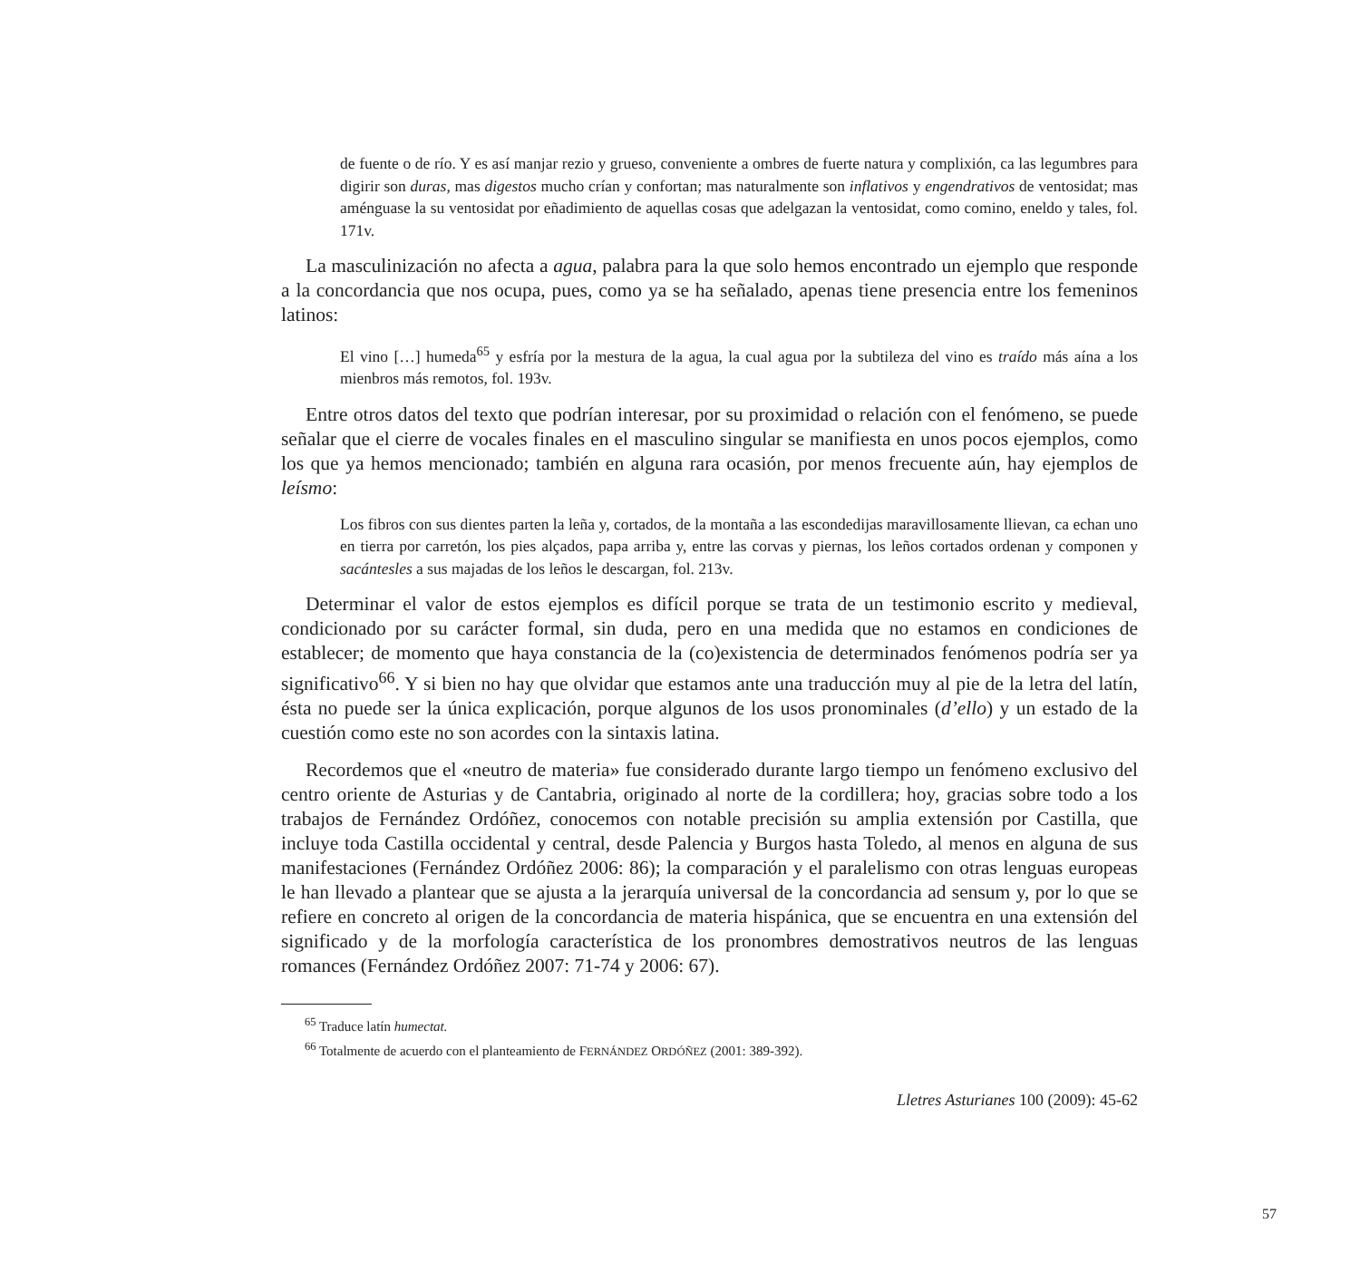de fuente o de río. Y es así manjar rezio y grueso, conveniente a ombres de fuerte natura y complixión, ca las legumbres para digirir son duras, mas digestos mucho crían y confortan; mas naturalmente son inflativos y engendrativos de ventosidat; mas aménguase la su ventosidat por eñadimiento de aquellas cosas que adelgazan la ventosidat, como comino, eneldo y tales, fol. 171v.
La masculinización no afecta a agua, palabra para la que solo hemos encontrado un ejemplo que responde a la concordancia que nos ocupa, pues, como ya se ha señalado, apenas tiene presencia entre los femeninos latinos:
El vino […] humeda<sup>65</sup> y esfría por la mestura de la agua, la cual agua por la subtileza del vino es traído más aína a los mienbros más remotos, fol. 193v.
Entre otros datos del texto que podrían interesar, por su proximidad o relación con el fenómeno, se puede señalar que el cierre de vocales finales en el masculino singular se manifiesta en unos pocos ejemplos, como los que ya hemos mencionado; también en alguna rara ocasión, por menos frecuente aún, hay ejemplos de leísmo:
Los fibros con sus dientes parten la leña y, cortados, de la montaña a las escondedijas maravillosamente llievan, ca echan uno en tierra por carretón, los pies alçados, papa arriba y, entre las corvas y piernas, los leños cortados ordenan y componen y sacántesles a sus majadas de los leños le descargan, fol. 213v.
Determinar el valor de estos ejemplos es difícil porque se trata de un testimonio escrito y medieval, condicionado por su carácter formal, sin duda, pero en una medida que no estamos en condiciones de establecer; de momento que haya constancia de la (co)existencia de determinados fenómenos podría ser ya significativo<sup>66</sup>. Y si bien no hay que olvidar que estamos ante una traducción muy al pie de la letra del latín, ésta no puede ser la única explicación, porque algunos de los usos pronominales (d’ello) y un estado de la cuestión como este no son acordes con la sintaxis latina.
Recordemos que el «neutro de materia» fue considerado durante largo tiempo un fenómeno exclusivo del centro oriente de Asturias y de Cantabria, originado al norte de la cordillera; hoy, gracias sobre todo a los trabajos de Fernández Ordóñez, conocemos con notable precisión su amplia extensión por Castilla, que incluye toda Castilla occidental y central, desde Palencia y Burgos hasta Toledo, al menos en alguna de sus manifestaciones (Fernández Ordóñez 2006: 86); la comparación y el paralelismo con otras lenguas europeas le han llevado a plantear que se ajusta a la jerarquía universal de la concordancia ad sensum y, por lo que se refiere en concreto al origen de la concordancia de materia hispánica, que se encuentra en una extensión del significado y de la morfología característica de los pronombres demostrativos neutros de las lenguas romances (Fernández Ordóñez 2007: 71-74 y 2006: 67).
<sup>65</sup> Traduce latín humectat.
<sup>66</sup> Totalmente de acuerdo con el planteamiento de FERNÁNDEZ ORDÓÑEZ (2001: 389-392).
Lletres Asturianes 100 (2009): 45-62
57